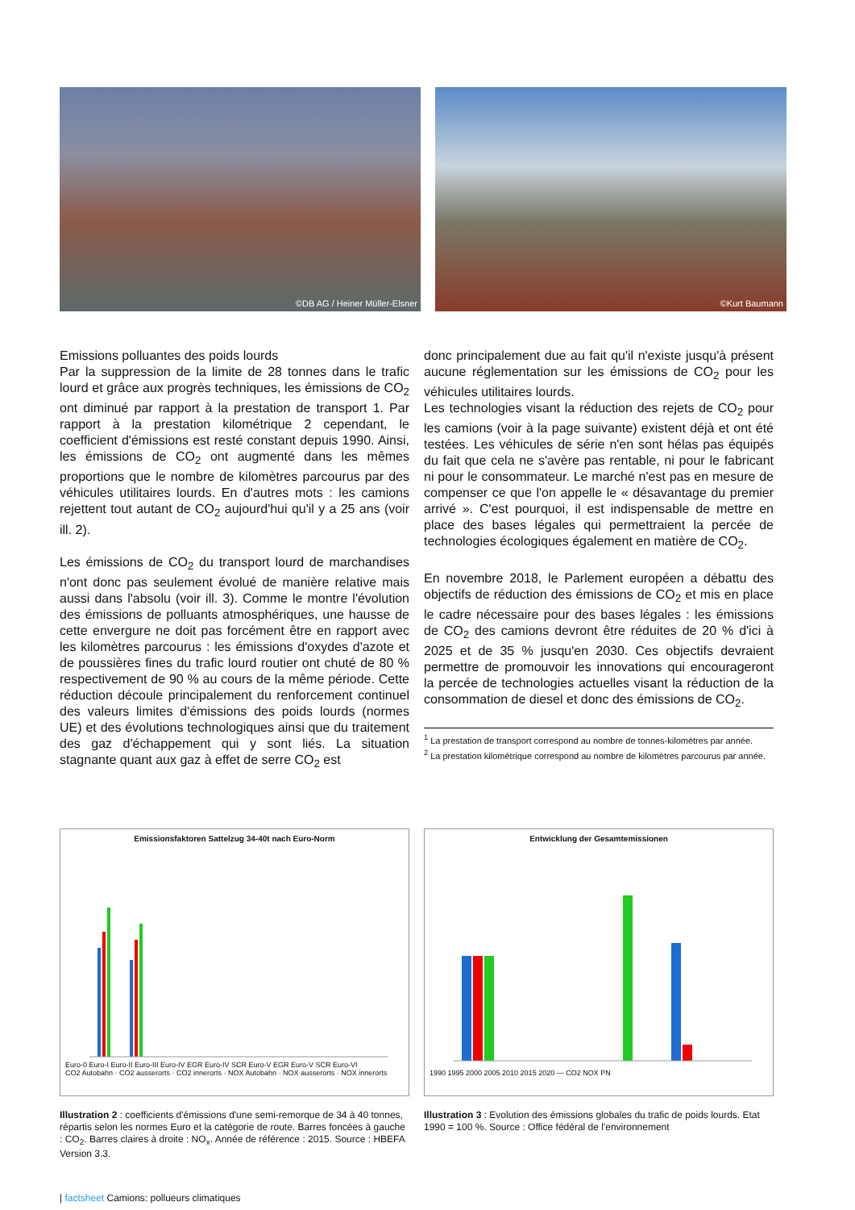©DB AG / Heiner Müller-Elsner ©Kurt Baumann
Emissions polluantes des poids lourds
Par la suppression de la limite de 28 tonnes dans le trafic lourd et grâce aux progrès techniques, les émissions de CO<sub>2</sub> ont diminué par rapport à la prestation de transport 1. Par rapport à la prestation kilométrique 2 cependant, le coefficient d'émissions est resté constant depuis 1990. Ainsi, les émissions de CO<sub>2</sub> ont augmenté dans les mêmes proportions que le nombre de kilomètres parcourus par des véhicules utilitaires lourds. En d'autres mots : les camions rejettent tout autant de CO<sub>2</sub> aujourd'hui qu'il y a 25 ans (voir ill. 2).
Les émissions de CO<sub>2</sub> du transport lourd de marchandises n'ont donc pas seulement évolué de manière relative mais aussi dans l'absolu (voir ill. 3). Comme le montre l'évolution des émissions de polluants atmosphériques, une hausse de cette envergure ne doit pas forcément être en rapport avec les kilomètres parcourus : les émissions d'oxydes d'azote et de poussières fines du trafic lourd routier ont chuté de 80 % respectivement de 90 % au cours de la même période. Cette réduction découle principalement du renforcement continuel des valeurs limites d'émissions des poids lourds (normes UE) et des évolutions technologiques ainsi que du traitement des gaz d'échappement qui y sont liés. La situation stagnante quant aux gaz à effet de serre CO<sub>2</sub> est
donc principalement due au fait qu'il n'existe jusqu'à présent aucune réglementation sur les émissions de CO<sub>2</sub> pour les véhicules utilitaires lourds.
Les technologies visant la réduction des rejets de CO<sub>2</sub> pour les camions (voir à la page suivante) existent déjà et ont été testées. Les véhicules de série n'en sont hélas pas équipés du fait que cela ne s'avère pas rentable, ni pour le fabricant ni pour le consommateur. Le marché n'est pas en mesure de compenser ce que l'on appelle le « désavantage du premier arrivé ». C'est pourquoi, il est indispensable de mettre en place des bases légales qui permettraient la percée de technologies écologiques également en matière de CO<sub>2</sub>.
En novembre 2018, le Parlement européen a débattu des objectifs de réduction des émissions de CO<sub>2</sub> et mis en place le cadre nécessaire pour des bases légales : les émissions de CO<sub>2</sub> des camions devront être réduites de 20 % d'ici à 2025 et de 35 % jusqu'en 2030. Ces objectifs devraient permettre de promouvoir les innovations qui encourageront la percée de technologies actuelles visant la réduction de la consommation de diesel et donc des émissions de CO<sub>2</sub>.
<sup>1</sup> La prestation de transport correspond au nombre de tonnes-kilomètres par année.
<sup>2</sup> La prestation kilométrique correspond au nombre de kilomètres parcourus par année.
Emissionsfaktoren Sattelzug 34-40t nach Euro-Norm
Euro-0 Euro-I Euro-II Euro-III Euro-IV EGR Euro-IV SCR Euro-V EGR Euro-V SCR Euro-VI
CO2 Autobahn · CO2 ausserorts · CO2 innerorts · NOX Autobahn · NOX ausserorts · NOX innerorts
Illustration 2 : coefficients d'émissions d'une semi-remorque de 34 à 40 tonnes, répartis selon les normes Euro et la catégorie de route. Barres foncées à gauche : CO<sub>2</sub>. Barres claires à droite : NO<sub>x</sub>. Année de référence : 2015. Source : HBEFA Version 3.3.
Entwicklung der Gesamtemissionen
1990 1995 2000 2005 2010 2015 2020 — CO2 NOX PN
Illustration 3 : Evolution des émissions globales du trafic de poids lourds. Etat 1990 = 100 %. Source : Office fédéral de l'environnement
| factsheet Camions: pollueurs climatiques